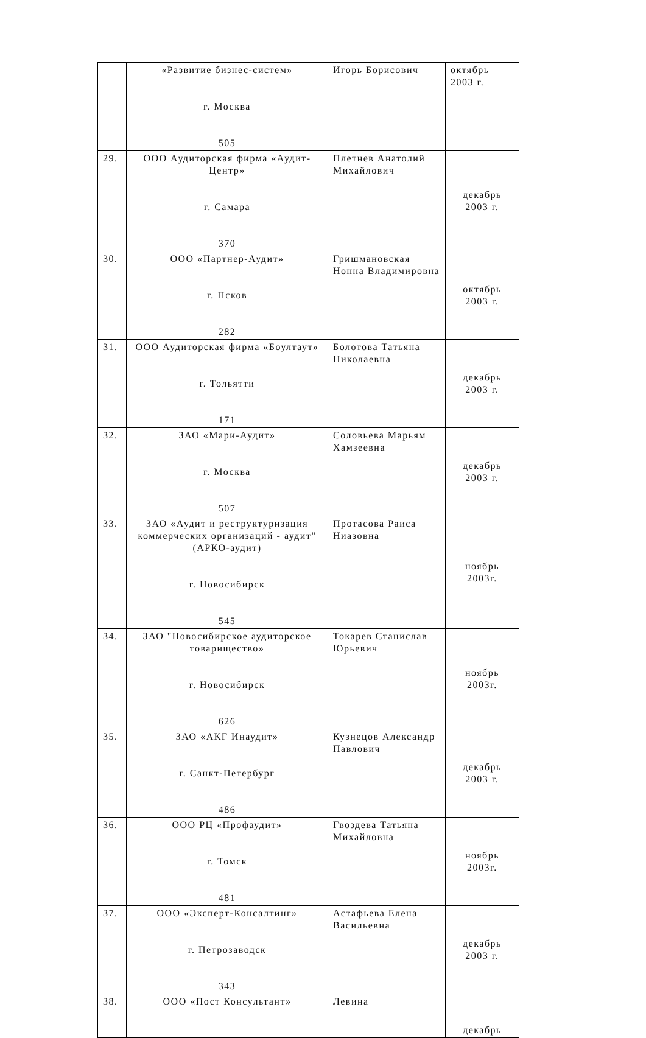| | «Развитие бизнес-систем» г. Москва 505 | Игорь Борисович | октябрь 2003 г. |
| 29. | ООО Аудиторская фирма «Аудит-Центр» г. Самара 370 | Плетнев Анатолий Михайлович | декабрь 2003 г. |
| 30. | ООО «Партнер-Аудит» г. Псков 282 | Гришмановская Нонна Владимировна | октябрь 2003 г. |
| 31. | ООО Аудиторская фирма «Боултаут» г. Тольятти 171 | Болотова Татьяна Николаевна | декабрь 2003 г. |
| 32. | ЗАО «Мари-Аудит» г. Москва 507 | Соловьева Марьям Хамзеевна | декабрь 2003 г. |
| 33. | ЗАО «Аудит и реструктуризация коммерческих организаций - аудит" (АРКО-аудит) г. Новосибирск 545 | Протасова Раиса Ниазовна | ноябрь 2003г. |
| 34. | ЗАО "Новосибирское аудиторское товарищество» г. Новосибирск 626 | Токарев Станислав Юрьевич | ноябрь 2003г. |
| 35. | ЗАО «АКГ Инаудит» г. Санкт-Петербург 486 | Кузнецов Александр Павлович | декабрь 2003 г. |
| 36. | ООО РЦ «Профаудит» г. Томск 481 | Гвоздева Татьяна Михайловна | ноябрь 2003г. |
| 37. | ООО «Эксперт-Консалтинг» г. Петрозаводск 343 | Астафьева Елена Васильевна | декабрь 2003 г. |
| 38. | ООО «Пост Консультант» | Левина | декабрь |